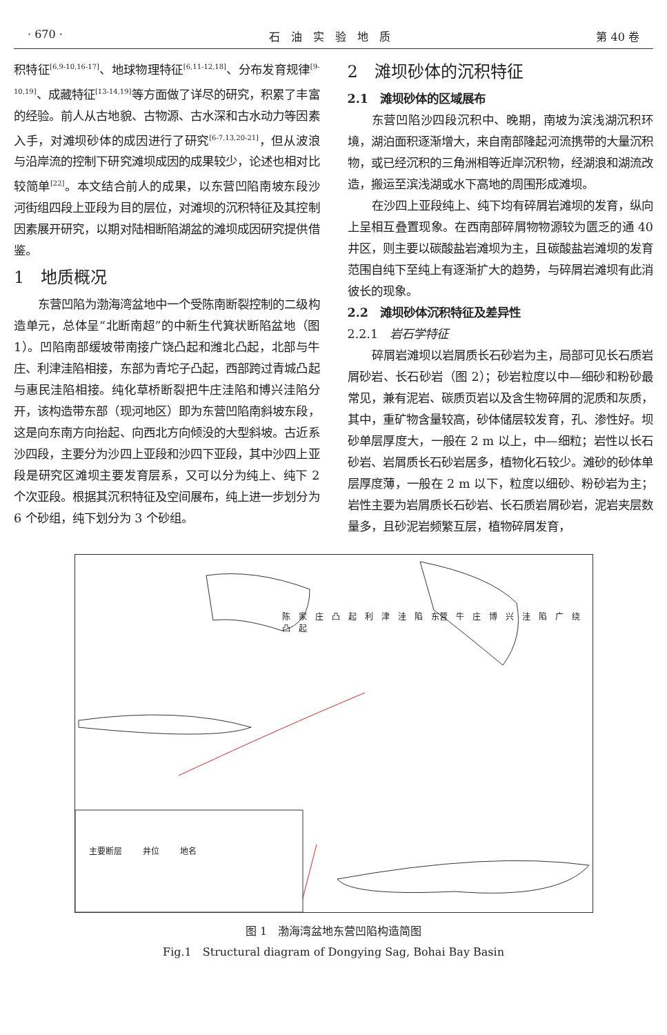· 670 · 石　油　实　验　地　质 第 40 卷
积特征<sup>[6,9-10,16-17]</sup>、地球物理特征<sup>[6,11-12,18]</sup>、分布发育规律<sup>[9-10,19]</sup>、成藏特征<sup>[13-14,19]</sup>等方面做了详尽的研究，积累了丰富的经验。前人从古地貌、古物源、古水深和古水动力等因素入手，对滩坝砂体的成因进行了研究<sup>[6-7,13,20-21]</sup>，但从波浪与沿岸流的控制下研究滩坝成因的成果较少，论述也相对比较简单<sup>[22]</sup>。本文结合前人的成果，以东营凹陷南坡东段沙河街组四段上亚段为目的层位，对滩坝的沉积特征及其控制因素展开研究，以期对陆相断陷湖盆的滩坝成因研究提供借鉴。
1　地质概况
东营凹陷为渤海湾盆地中一个受陈南断裂控制的二级构造单元，总体呈“北断南超”的中新生代箕状断陷盆地（图 1）。凹陷南部缓坡带南接广饶凸起和潍北凸起，北部与牛庄、利津洼陷相接，东部为青坨子凸起，西部跨过青城凸起与惠民洼陷相接。纯化草桥断裂把牛庄洼陷和博兴洼陷分开，该构造带东部（现河地区）即为东营凹陷南斜坡东段，这是向东南方向抬起、向西北方向倾没的大型斜坡。古近系沙四段，主要分为沙四上亚段和沙四下亚段，其中沙四上亚段是研究区滩坝主要发育层系，又可以分为纯上、纯下 2 个次亚段。根据其沉积特征及空间展布，纯上进一步划分为 6 个砂组，纯下划分为 3 个砂组。
2　滩坝砂体的沉积特征
2.1　滩坝砂体的区域展布
东营凹陷沙四段沉积中、晚期，南坡为滨浅湖沉积环境，湖泊面积逐渐增大，来自南部隆起河流携带的大量沉积物，或已经沉积的三角洲相等近岸沉积物，经湖浪和湖流改造，搬运至滨浅湖或水下高地的周围形成滩坝。
在沙四上亚段纯上、纯下均有碎屑岩滩坝的发育，纵向上呈相互叠置现象。在西南部碎屑物物源较为匮乏的通 40 井区，则主要以碳酸盐岩滩坝为主，且碳酸盐岩滩坝的发育范围自纯下至纯上有逐渐扩大的趋势，与碎屑岩滩坝有此消彼长的现象。
2.2　滩坝砂体沉积特征及差异性
2.2.1　岩石学特征
碎屑岩滩坝以岩屑质长石砂岩为主，局部可见长石质岩屑砂岩、长石砂岩（图 2）；砂岩粒度以中—细砂和粉砂最常见，兼有泥岩、碳质页岩以及含生物碎屑的泥质和灰质，其中，重矿物含量较高，砂体储层较发育，孔、渗性好。坝砂单层厚度大，一般在 2 m 以上，中—细粒；岩性以长石砂岩、岩屑质长石砂岩居多，植物化石较少。滩砂的砂体单层厚度薄，一般在 2 m 以下，粒度以细砂、粉砂岩为主；岩性主要为岩屑质长石砂岩、长石质岩屑砂岩，泥岩夹层数量多，且砂泥岩频繁互层，植物碎屑发育，
主要断层 井位 地名
陈　家　庄　凸　起　利　津　洼　陷　东营　牛　庄　博　兴　洼　陷　广　绕　凸　起
图 1　渤海湾盆地东营凹陷构造简图
Fig.1　Structural diagram of Dongying Sag, Bohai Bay Basin